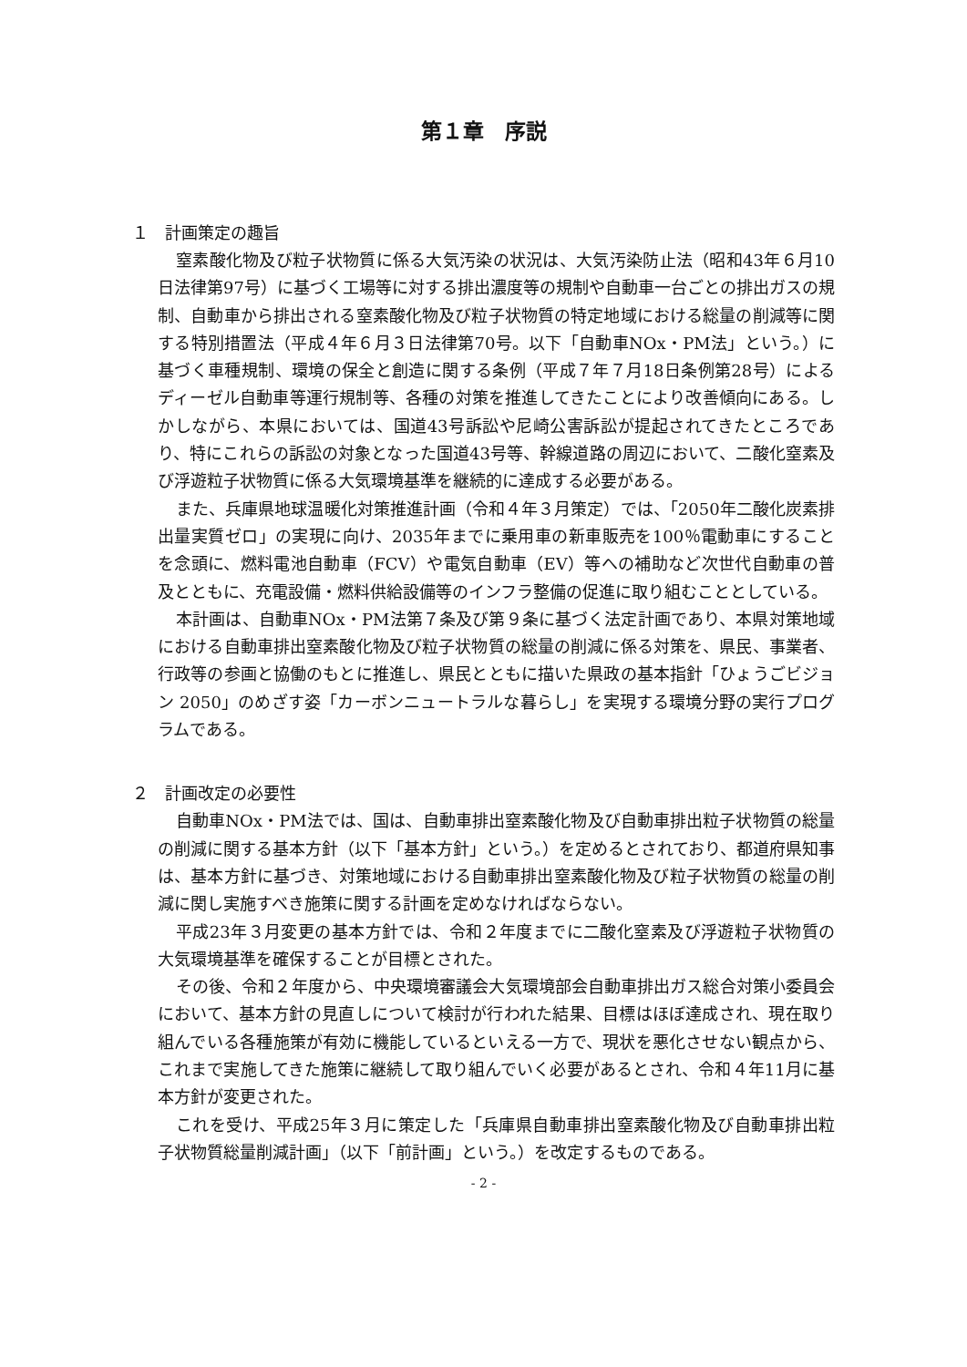第１章　序説
１　計画策定の趣旨
窒素酸化物及び粒子状物質に係る大気汚染の状況は、大気汚染防止法（昭和43年６月10日法律第97号）に基づく工場等に対する排出濃度等の規制や自動車一台ごとの排出ガスの規制、自動車から排出される窒素酸化物及び粒子状物質の特定地域における総量の削減等に関する特別措置法（平成４年６月３日法律第70号。以下「自動車NOx・PM法」という。）に基づく車種規制、環境の保全と創造に関する条例（平成７年７月18日条例第28号）によるディーゼル自動車等運行規制等、各種の対策を推進してきたことにより改善傾向にある。しかしながら、本県においては、国道43号訴訟や尼崎公害訴訟が提起されてきたところであり、特にこれらの訴訟の対象となった国道43号等、幹線道路の周辺において、二酸化窒素及び浮遊粒子状物質に係る大気環境基準を継続的に達成する必要がある。
また、兵庫県地球温暖化対策推進計画（令和４年３月策定）では、「2050年二酸化炭素排出量実質ゼロ」の実現に向け、2035年までに乗用車の新車販売を100％電動車にすることを念頭に、燃料電池自動車（FCV）や電気自動車（EV）等への補助など次世代自動車の普及とともに、充電設備・燃料供給設備等のインフラ整備の促進に取り組むこととしている。
本計画は、自動車NOx・PM法第７条及び第９条に基づく法定計画であり、本県対策地域における自動車排出窒素酸化物及び粒子状物質の総量の削減に係る対策を、県民、事業者、行政等の参画と協働のもとに推進し、県民とともに描いた県政の基本指針「ひょうごビジョン 2050」のめざす姿「カーボンニュートラルな暮らし」を実現する環境分野の実行プログラムである。
２　計画改定の必要性
自動車NOx・PM法では、国は、自動車排出窒素酸化物及び自動車排出粒子状物質の総量の削減に関する基本方針（以下「基本方針」という。）を定めるとされており、都道府県知事は、基本方針に基づき、対策地域における自動車排出窒素酸化物及び粒子状物質の総量の削減に関し実施すべき施策に関する計画を定めなければならない。
平成23年３月変更の基本方針では、令和２年度までに二酸化窒素及び浮遊粒子状物質の大気環境基準を確保することが目標とされた。
その後、令和２年度から、中央環境審議会大気環境部会自動車排出ガス総合対策小委員会において、基本方針の見直しについて検討が行われた結果、目標はほぼ達成され、現在取り組んでいる各種施策が有効に機能しているといえる一方で、現状を悪化させない観点から、これまで実施してきた施策に継続して取り組んでいく必要があるとされ、令和４年11月に基本方針が変更された。
これを受け、平成25年３月に策定した「兵庫県自動車排出窒素酸化物及び自動車排出粒子状物質総量削減計画」（以下「前計画」という。）を改定するものである。
- 2 -